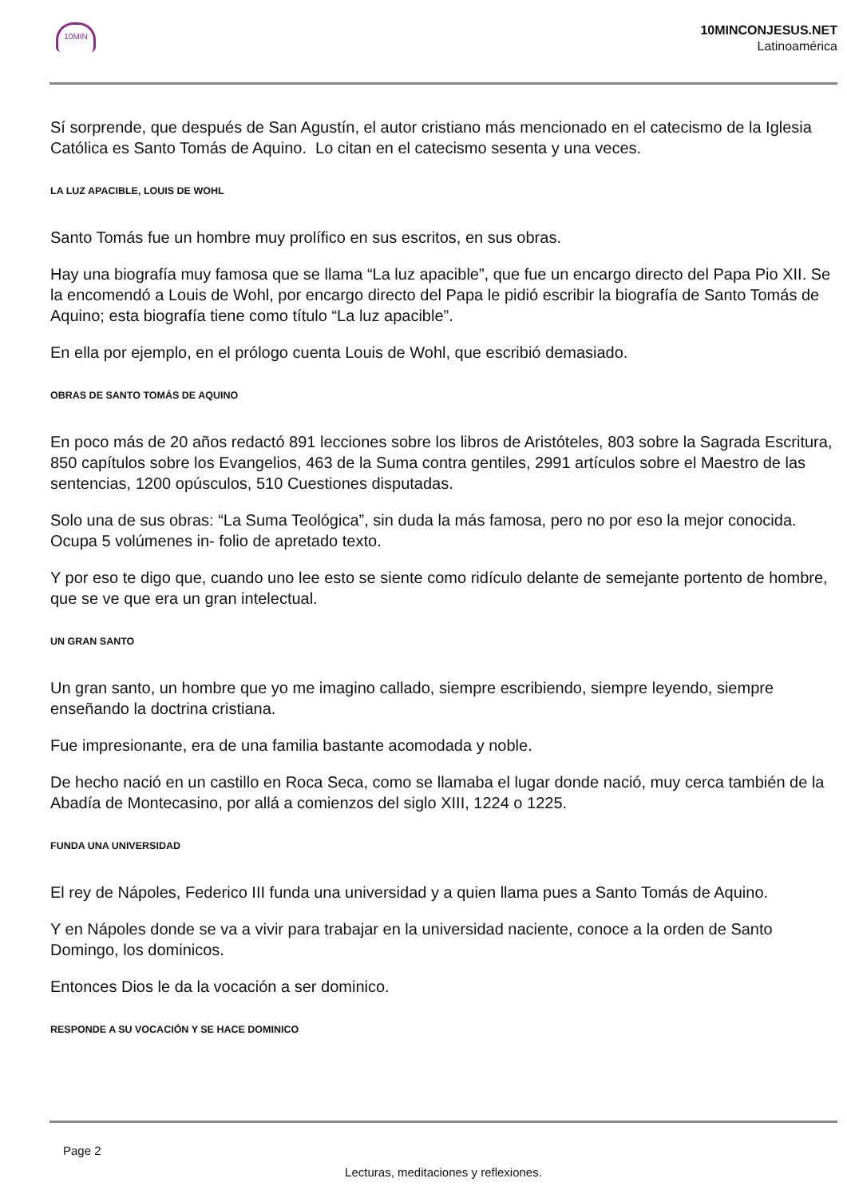10MIN
10MINCONJESUS.NET
Latinoamérica
Sí sorprende, que después de San Agustín, el autor cristiano más mencionado en el catecismo de la Iglesia Católica es Santo Tomás de Aquino. Lo citan en el catecismo sesenta y una veces.
LA LUZ APACIBLE, LOUIS DE WOHL
Santo Tomás fue un hombre muy prolífico en sus escritos, en sus obras.
Hay una biografía muy famosa que se llama “La luz apacible”, que fue un encargo directo del Papa Pio XII. Se la encomendó a Louis de Wohl, por encargo directo del Papa le pidió escribir la biografía de Santo Tomás de Aquino; esta biografía tiene como título “La luz apacible”.
En ella por ejemplo, en el prólogo cuenta Louis de Wohl, que escribió demasiado.
OBRAS DE SANTO TOMÁS DE AQUINO
En poco más de 20 años redactó 891 lecciones sobre los libros de Aristóteles, 803 sobre la Sagrada Escritura, 850 capítulos sobre los Evangelios, 463 de la Suma contra gentiles, 2991 artículos sobre el Maestro de las sentencias, 1200 opúsculos, 510 Cuestiones disputadas.
Solo una de sus obras: “La Suma Teológica”, sin duda la más famosa, pero no por eso la mejor conocida. Ocupa 5 volúmenes in- folio de apretado texto.
Y por eso te digo que, cuando uno lee esto se siente como ridículo delante de semejante portento de hombre, que se ve que era un gran intelectual.
UN GRAN SANTO
Un gran santo, un hombre que yo me imagino callado, siempre escribiendo, siempre leyendo, siempre enseñando la doctrina cristiana.
Fue impresionante, era de una familia bastante acomodada y noble.
De hecho nació en un castillo en Roca Seca, como se llamaba el lugar donde nació, muy cerca también de la Abadía de Montecasino, por allá a comienzos del siglo XIII, 1224 o 1225.
FUNDA UNA UNIVERSIDAD
El rey de Nápoles, Federico III funda una universidad y a quien llama pues a Santo Tomás de Aquino.
Y en Nápoles donde se va a vivir para trabajar en la universidad naciente, conoce a la orden de Santo Domingo, los dominicos.
Entonces Dios le da la vocación a ser dominico.
RESPONDE A SU VOCACIÓN Y SE HACE DOMINICO
Page 2
Lecturas, meditaciones y reflexiones.